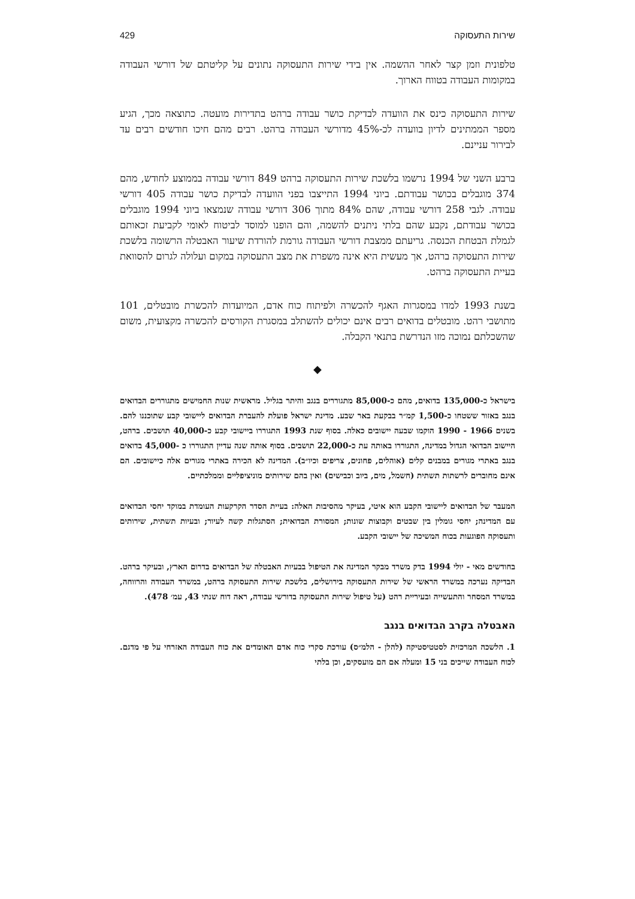שירות התעסוקה 429
טלפונית וזמן קצר לאחר ההשמה. אין בידי שירות התעסוקה נתונים על קליטתם של דורשי העבודה במקומות העבודה בטווח הארוך.
שירות התעסוקה כינס את הוועדה לבדיקת כושר עבודה ברהט בתדירות מועטה. כתוצאה מכך, הגיע מספר הממתינים לדיון בוועדה לכ-45% מדורשי העבודה ברהט. רבים מהם חיכו חודשים רבים עד לבירור עניינם.
ברבע השני של 1994 נרשמו בלשכת שירות התעסוקה ברהט 849 דורשי עבודה בממוצע לחודש, מהם 374 מוגבלים בכושר עבודתם. ביוני 1994 התייצבו בפני הוועדה לבדיקת כושר עבודה 405 דורשי עבודה. לגבי 258 דורשי עבודה, שהם 84% מתוך 306 דורשי עבודה שנמצאו ביוני 1994 מוגבלים בכושר עבודתם, נקבע שהם בלתי ניתנים להשמה, והם הופנו למוסד לביטוח לאומי לקביעת זכאותם לגמלת הבטחת הכנסה. גריעתם ממצבת דורשי העבודה גורמת להורדת שיעור האבטלה הרשומה בלשכת שירות התעסוקה ברהט, אך מעשית היא אינה משפרת את מצב התעסוקה במקום ועלולה לגרום להסוואת בעיית התעסוקה ברהט.
בשנת 1993 למדו במסגרות האגף להכשרה ולפיתוח כוח אדם, המיועדות להכשרת מובטלים, 101 מתושבי רהט. מובטלים בדואים רבים אינם יכולים להשתלב במסגרת הקורסים להכשרה מקצועית, משום שהשכלתם נמוכה מזו הנדרשת בתנאי הקבלה.
◆
בישראל כ-135,000 בדואים, מהם כ-85,000 מתגוררים בנגב והיתר בגליל. מראשית שנות החמישים מתגוררים הבדואים בנגב באזור ששטחו כ-1,500 קמ״ר בבקעת באר שבע. מדינת ישראל פועלת להעברת הבדואים ליישובי קבע שתוכננו להם. בשנים 1966 - 1990 הוקמו שבעה יישובים כאלה. בסוף שנת 1993 התגוררו ביישובי קבע כ-40,000 תושבים. ברהט, היישוב הבדואי הגדול במדינה, התגוררו באותה עת כ-22,000 תושבים. בסוף אותה שנה עדיין התגוררו כ -45,000 בדואים בנגב באתרי מגורים במבנים קלים (אוהלים, פחונים, צריפים וכיו״ב). המדינה לא הכירה באתרי מגורים אלה כיישובים. הם אינם מחוברים לרשתות תשתית (חשמל, מים, ביוב וכבישים) ואין בהם שירותים מוניציפליים וממלכתיים.
המעבר של הבדואים ליישובי הקבע הוא איטי, בעיקר מהסיבות האלה: בעיית הסדר הקרקעות העומדת במוקד יחסי הבדואים עם המדינה; יחסי גומלין בין שבטים וקבוצות שונות; המסורת הבדואית; הסתגלות קשה לעיור; ובעיות תשתית, שירותים ותעסוקה הפוגעות בכוח המשיכה של יישובי הקבע.
בחודשים מאי - יולי 1994 בדק משרד מבקר המדינה את הטיפול בבעיות האבטלה של הבדואים בדרום הארץ, ובעיקר ברהט. הבדיקה נערכה במשרד הראשי של שירות התעסוקה בירושלים, בלשכת שירות התעסוקה ברהט, במשרד העבודה והרווחה, במשרד המסחר והתעשייה ובעיריית רהט (על טיפול שירות התעסוקה בדורשי עבודה, ראה דוח שנתי 43, עמ׳ 478).
האבטלה בקרב הבדואים בנגב
1. הלשכה המרכזית לסטטיסטיקה (להלן - הלמ״ס) עורכת סקרי כוח אדם האומדים את כוח העבודה האזרחי על פי מדגם. לכוח העבודה שייכים בני 15 ומעלה אם הם מועסקים, וכן בלתי